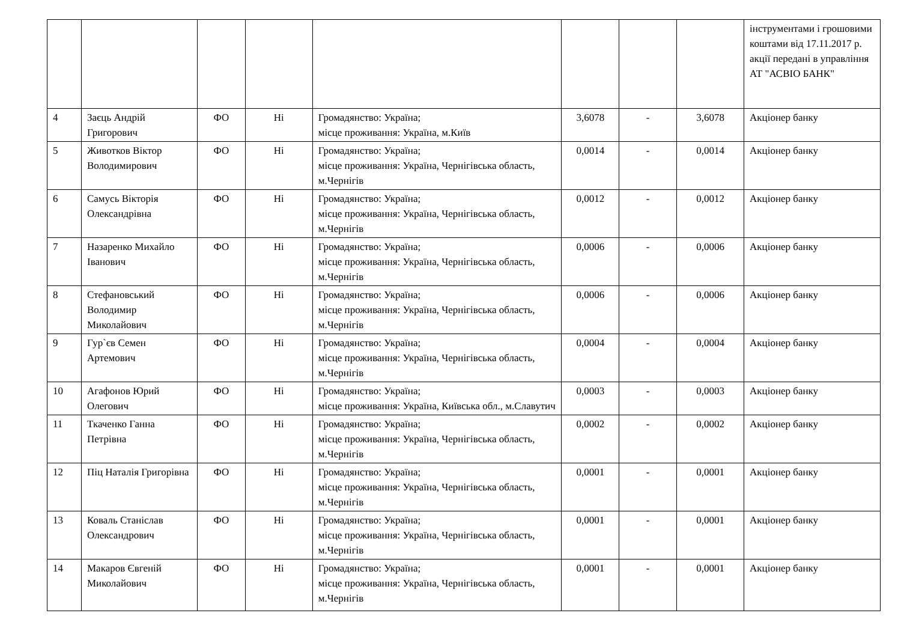| | | | | | | | | інструментами і грошовими коштами від 17.11.2017 р. акції передані в управління АТ "АСВІО БАНК" |
| 4 | Заєць Андрій Григорович | ФО | Ні | Громадянство: Україна; місце проживання: Україна, м.Київ | 3,6078 | - | 3,6078 | Акціонер банку |
| 5 | Животков Віктор Володимирович | ФО | Ні | Громадянство: Україна; місце проживання: Україна, Чернігівська область, м.Чернігів | 0,0014 | - | 0,0014 | Акціонер банку |
| 6 | Самусь Вікторія Олександрівна | ФО | Ні | Громадянство: Україна; місце проживання: Україна, Чернігівська область, м.Чернігів | 0,0012 | - | 0,0012 | Акціонер банку |
| 7 | Назаренко Михайло Іванович | ФО | Ні | Громадянство: Україна; місце проживання: Україна, Чернігівська область, м.Чернігів | 0,0006 | - | 0,0006 | Акціонер банку |
| 8 | Стефановський Володимир Миколайович | ФО | Ні | Громадянство: Україна; місце проживання: Україна, Чернігівська область, м.Чернігів | 0,0006 | - | 0,0006 | Акціонер банку |
| 9 | Гур`єв Семен Артемович | ФО | Ні | Громадянство: Україна; місце проживання: Україна, Чернігівська область, м.Чернігів | 0,0004 | - | 0,0004 | Акціонер банку |
| 10 | Агафонов Юрий Олегович | ФО | Ні | Громадянство: Україна; місце проживання: Україна, Київська обл., м.Славутич | 0,0003 | - | 0,0003 | Акціонер банку |
| 11 | Ткаченко Ганна Петрівна | ФО | Ні | Громадянство: Україна; місце проживання: Україна, Чернігівська область, м.Чернігів | 0,0002 | - | 0,0002 | Акціонер банку |
| 12 | Піц Наталія Григорівна | ФО | Ні | Громадянство: Україна; місце проживання: Україна, Чернігівська область, м.Чернігів | 0,0001 | - | 0,0001 | Акціонер банку |
| 13 | Коваль Станіслав Олександрович | ФО | Ні | Громадянство: Україна; місце проживання: Україна, Чернігівська область, м.Чернігів | 0,0001 | - | 0,0001 | Акціонер банку |
| 14 | Макаров Євгеній Миколайович | ФО | Ні | Громадянство: Україна; місце проживання: Україна, Чернігівська область, м.Чернігів | 0,0001 | - | 0,0001 | Акціонер банку |